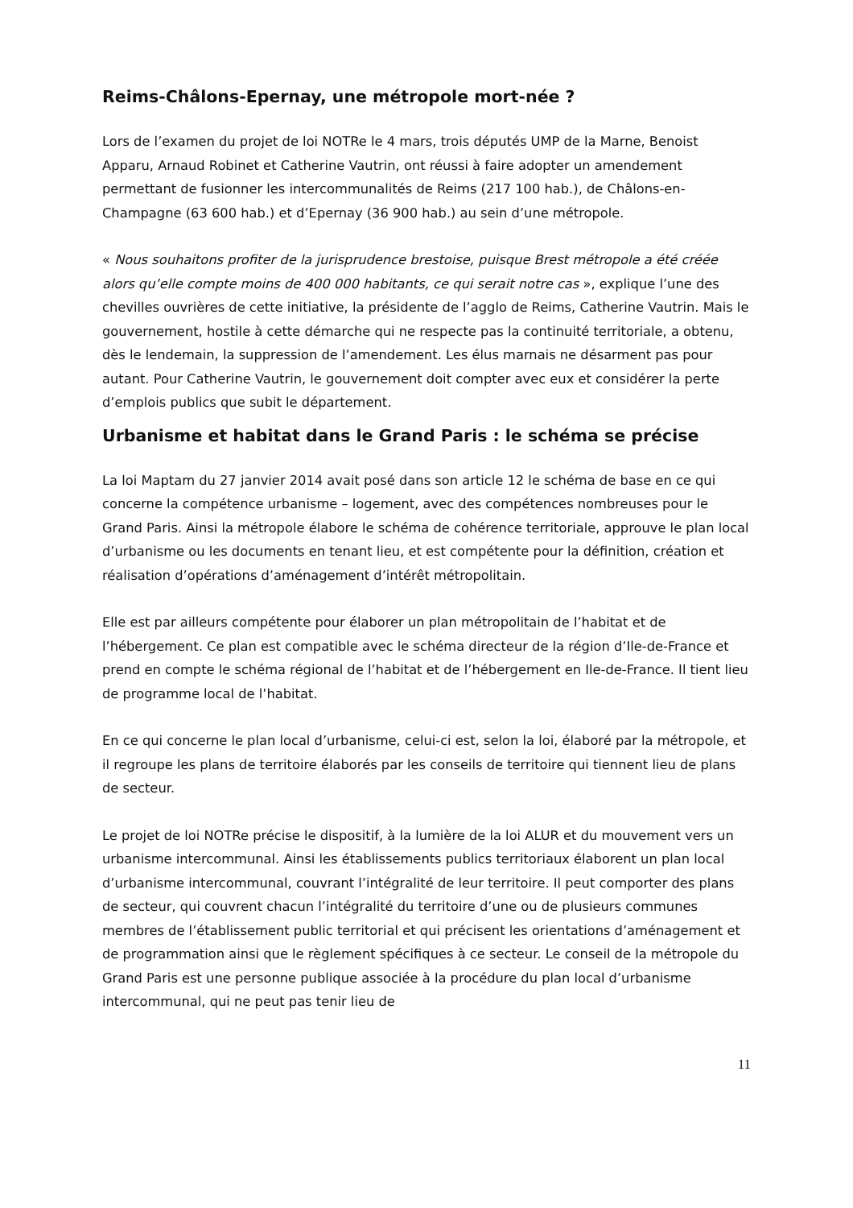Reims-Châlons-Epernay, une métropole mort-née ?
Lors de l’examen du projet de loi NOTRe le 4 mars, trois députés UMP de la Marne, Benoist Apparu, Arnaud Robinet et Catherine Vautrin, ont réussi à faire adopter un amendement permettant de fusionner les intercommunalités de Reims (217 100 hab.), de Châlons-en-Champagne (63 600 hab.) et d’Epernay (36 900 hab.) au sein d’une métropole.
« Nous souhaitons profiter de la jurisprudence brestoise, puisque Brest métropole a été créée alors qu’elle compte moins de 400 000 habitants, ce qui serait notre cas », explique l’une des chevilles ouvrières de cette initiative, la présidente de l’agglo de Reims, Catherine Vautrin. Mais le gouvernement, hostile à cette démarche qui ne respecte pas la continuité territoriale, a obtenu, dès le lendemain, la suppression de l’amendement. Les élus marnais ne désarment pas pour autant. Pour Catherine Vautrin, le gouvernement doit compter avec eux et considérer la perte d’emplois publics que subit le département.
Urbanisme et habitat dans le Grand Paris : le schéma se précise
La loi Maptam du 27 janvier 2014 avait posé dans son article 12 le schéma de base en ce qui concerne la compétence urbanisme – logement, avec des compétences nombreuses pour le Grand Paris. Ainsi la métropole élabore le schéma de cohérence territoriale, approuve le plan local d’urbanisme ou les documents en tenant lieu, et est compétente pour la définition, création et réalisation d’opérations d’aménagement d’intérêt métropolitain.
Elle est par ailleurs compétente pour élaborer un plan métropolitain de l’habitat et de l’hébergement. Ce plan est compatible avec le schéma directeur de la région d’Ile-de-France et prend en compte le schéma régional de l’habitat et de l’hébergement en Ile-de-France. Il tient lieu de programme local de l’habitat.
En ce qui concerne le plan local d’urbanisme, celui-ci est, selon la loi, élaboré par la métropole, et il regroupe les plans de territoire élaborés par les conseils de territoire qui tiennent lieu de plans de secteur.
Le projet de loi NOTRe précise le dispositif, à la lumière de la loi ALUR et du mouvement vers un urbanisme intercommunal. Ainsi les établissements publics territoriaux élaborent un plan local d’urbanisme intercommunal, couvrant l’intégralité de leur territoire. Il peut comporter des plans de secteur, qui couvrent chacun l’intégralité du territoire d’une ou de plusieurs communes membres de l’établissement public territorial et qui précisent les orientations d’aménagement et de programmation ainsi que le règlement spécifiques à ce secteur. Le conseil de la métropole du Grand Paris est une personne publique associée à la procédure du plan local d’urbanisme intercommunal, qui ne peut pas tenir lieu de
11